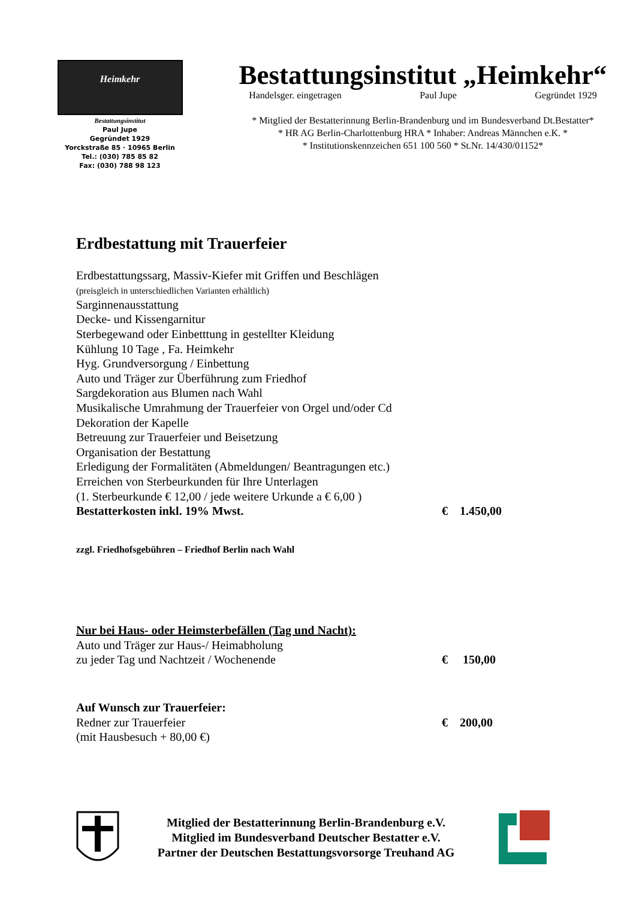Heimkehr
Bestattungsinstitut
Paul Jupe
Gegründet 1929
Yorckstraße 85 · 10965 Berlin
Tel.: (030) 785 85 82
Fax: (030) 788 98 123
Bestattungsinstitut „Heimkehr“
Handelsger. eingetragen Paul Jupe Gegründet 1929
* Mitglied der Bestatterinnung Berlin-Brandenburg und im Bundesverband Dt.Bestatter*
* HR AG Berlin-Charlottenburg HRA * Inhaber: Andreas Männchen e.K. *
* Institutionskennzeichen 651 100 560 * St.Nr. 14/430/01152*
Erdbestattung mit Trauerfeier
Erdbestattungssarg, Massiv-Kiefer mit Griffen und Beschlägen
(preisgleich in unterschiedlichen Varianten erhältlich)
Sarginnenausstattung
Decke- und Kissengarnitur
Sterbegewand oder Einbetttung in gestellter Kleidung
Kühlung 10 Tage , Fa. Heimkehr
Hyg. Grundversorgung / Einbettung
Auto und Träger zur Überführung zum Friedhof
Sargdekoration aus Blumen nach Wahl
Musikalische Umrahmung der Trauerfeier von Orgel und/oder Cd
Dekoration der Kapelle
Betreuung zur Trauerfeier und Beisetzung
Organisation der Bestattung
Erledigung der Formalitäten (Abmeldungen/ Beantragungen etc.)
Erreichen von Sterbeurkunden für Ihre Unterlagen
(1. Sterbeurkunde € 12,00 / jede weitere Urkunde a € 6,00 )
Bestatterkosten inkl. 19% Mwst. € 1.450,00
zzgl. Friedhofsgebühren – Friedhof Berlin nach Wahl
Nur bei Haus- oder Heimsterbefällen (Tag und Nacht):
Auto und Träger zur Haus-/ Heimabholung
zu jeder Tag und Nachtzeit / Wochenende € 150,00
Auf Wunsch zur Trauerfeier:
Redner zur Trauerfeier € 200,00
(mit Hausbesuch + 80,00 €)
Mitglied der Bestatterinnung Berlin-Brandenburg e.V.
Mitglied im Bundesverband Deutscher Bestatter e.V.
Partner der Deutschen Bestattungsvorsorge Treuhand AG